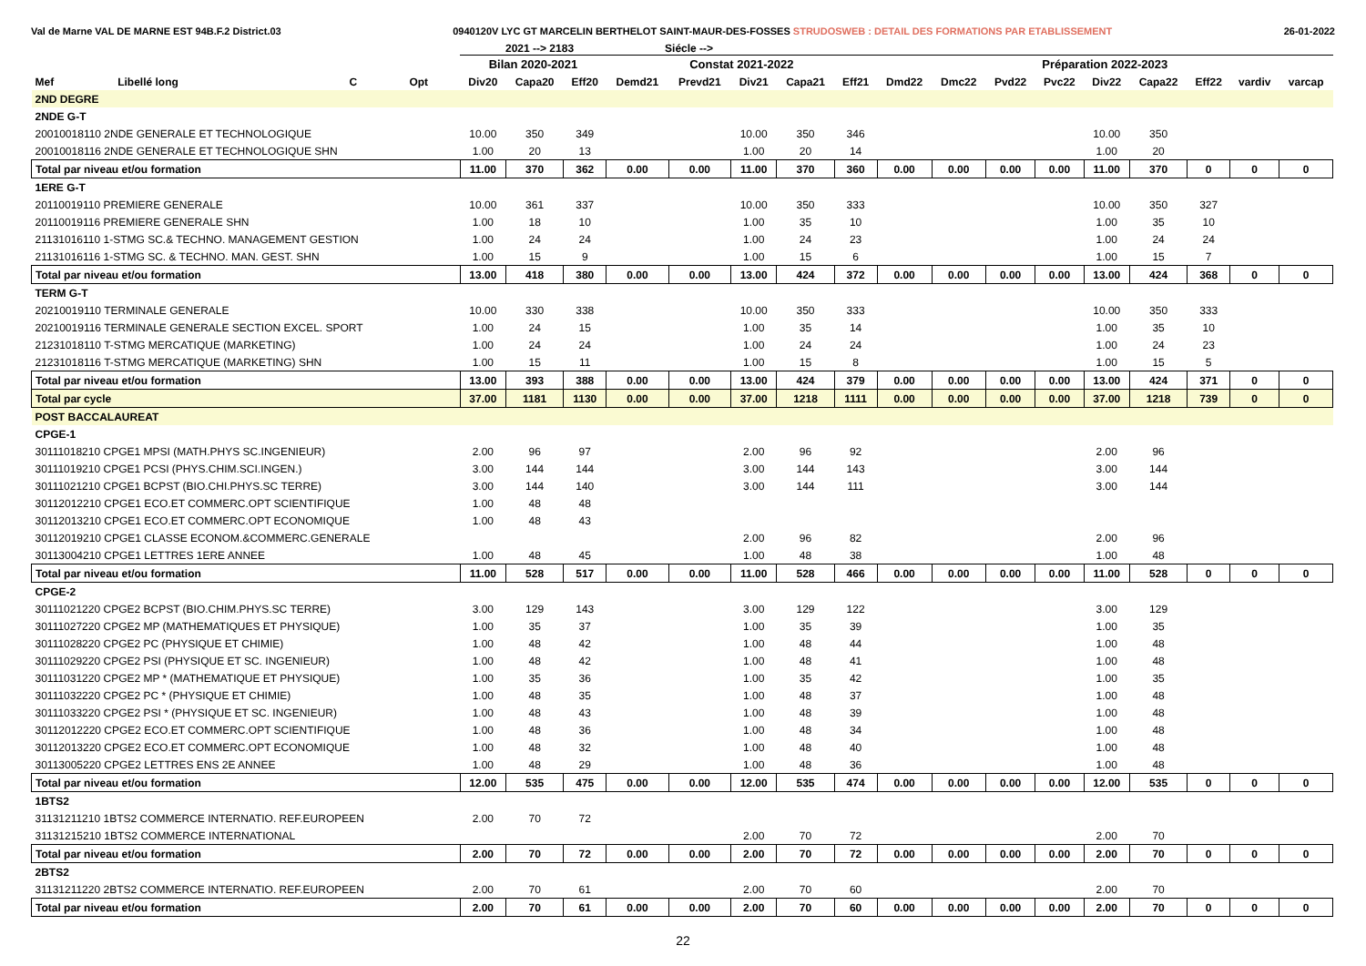Val de Marne VAL DE MARNE EST 94B.F.2 District.03 0940120V LYC GT MARCELIN BERTHELOT SAINT-MAUR-DES-FOSSES STRUDOSWEB : DETAIL DES FORMATIONS PAR ETABLISSEMENT 26-01-2022
2021 --> 2183 Siécle -->
| | | | | Bilan 2020-2021 | | | Constat 2021-2022 | | | | | Préparation 2022-2023 | | | | | | | | |
| --- | --- | --- | --- | --- | --- | --- | --- | --- | --- | --- | --- | --- | --- | --- | --- | --- | --- | --- | --- | --- |
| Mef | Libellé long | C | Opt | Div20 | Capa20 | Eff20 | Demd21 | Prevd21 | Div21 | Capa21 | Eff21 | Dmd22 | Dmc22 | Pvd22 | Pvc22 | Div22 | Capa22 | Eff22 | vardiv | varcap |
| 2ND DEGRE | | | | | | | | | | | | | | | | | | | | |
| 2NDE G-T | | | | | | | | | | | | | | | | | | | | |
| 20010018110 2NDE GENERALE ET TECHNOLOGIQUE | | | | 10.00 | 350 | 349 | | | 10.00 | 350 | 346 | | | | | 10.00 | 350 | | | |
| 20010018116 2NDE GENERALE ET TECHNOLOGIQUE SHN | | | | 1.00 | 20 | 13 | | | 1.00 | 20 | 14 | | | | | 1.00 | 20 | | | |
| Total par niveau et/ou formation | | | | 11.00 | 370 | 362 | 0.00 | 0.00 | 11.00 | 370 | 360 | 0.00 | 0.00 | 0.00 | 0.00 | 11.00 | 370 | 0 | 0 | 0 |
| 1ERE G-T | | | | | | | | | | | | | | | | | | | | |
| 20110019110 PREMIERE GENERALE | | | | 10.00 | 361 | 337 | | | 10.00 | 350 | 333 | | | | | 10.00 | 350 | 327 | | |
| 20110019116 PREMIERE GENERALE SHN | | | | 1.00 | 18 | 10 | | | 1.00 | 35 | 10 | | | | | 1.00 | 35 | 10 | | |
| 21131016110 1-STMG SC.& TECHNO. MANAGEMENT GESTION | | | | 1.00 | 24 | 24 | | | 1.00 | 24 | 23 | | | | | 1.00 | 24 | 24 | | |
| 21131016116 1-STMG SC. & TECHNO. MAN. GEST. SHN | | | | 1.00 | 15 | 9 | | | 1.00 | 15 | 6 | | | | | 1.00 | 15 | 7 | | |
| Total par niveau et/ou formation | | | | 13.00 | 418 | 380 | 0.00 | 0.00 | 13.00 | 424 | 372 | 0.00 | 0.00 | 0.00 | 0.00 | 13.00 | 424 | 368 | 0 | 0 |
| TERM G-T | | | | | | | | | | | | | | | | | | | | |
| 20210019110 TERMINALE GENERALE | | | | 10.00 | 330 | 338 | | | 10.00 | 350 | 333 | | | | | 10.00 | 350 | 333 | | |
| 20210019116 TERMINALE GENERALE SECTION EXCEL. SPORT | | | | 1.00 | 24 | 15 | | | 1.00 | 35 | 14 | | | | | 1.00 | 35 | 10 | | |
| 21231018110 T-STMG MERCATIQUE (MARKETING) | | | | 1.00 | 24 | 24 | | | 1.00 | 24 | 24 | | | | | 1.00 | 24 | 23 | | |
| 21231018116 T-STMG MERCATIQUE (MARKETING) SHN | | | | 1.00 | 15 | 11 | | | 1.00 | 15 | 8 | | | | | 1.00 | 15 | 5 | | |
| Total par niveau et/ou formation | | | | 13.00 | 393 | 388 | 0.00 | 0.00 | 13.00 | 424 | 379 | 0.00 | 0.00 | 0.00 | 0.00 | 13.00 | 424 | 371 | 0 | 0 |
| Total par cycle | | | | 37.00 | 1181 | 1130 | 0.00 | 0.00 | 37.00 | 1218 | 1111 | 0.00 | 0.00 | 0.00 | 0.00 | 37.00 | 1218 | 739 | 0 | 0 |
| POST BACCALAUREAT | | | | | | | | | | | | | | | | | | | | |
| CPGE-1 | | | | | | | | | | | | | | | | | | | | |
| 30111018210 CPGE1 MPSI (MATH.PHYS SC.INGENIEUR) | | | | 2.00 | 96 | 97 | | | 2.00 | 96 | 92 | | | | | 2.00 | 96 | | | |
| 30111019210 CPGE1 PCSI (PHYS.CHIM.SCI.INGEN.) | | | | 3.00 | 144 | 144 | | | 3.00 | 144 | 143 | | | | | 3.00 | 144 | | | |
| 30111021210 CPGE1 BCPST (BIO.CHI.PHYS.SC TERRE) | | | | 3.00 | 144 | 140 | | | 3.00 | 144 | 111 | | | | | 3.00 | 144 | | | |
| 30112012210 CPGE1 ECO.ET COMMERC.OPT SCIENTIFIQUE | | | | 1.00 | 48 | 48 | | | | | | | | | | | | | | |
| 30112013210 CPGE1 ECO.ET COMMERC.OPT ECONOMIQUE | | | | 1.00 | 48 | 43 | | | | | | | | | | | | | | |
| 30112019210 CPGE1 CLASSE ECONOM.&COMMERC.GENERALE | | | | | | | | | 2.00 | 96 | 82 | | | | | 2.00 | 96 | | | |
| 30113004210 CPGE1 LETTRES 1ERE ANNEE | | | | 1.00 | 48 | 45 | | | 1.00 | 48 | 38 | | | | | 1.00 | 48 | | | |
| Total par niveau et/ou formation | | | | 11.00 | 528 | 517 | 0.00 | 0.00 | 11.00 | 528 | 466 | 0.00 | 0.00 | 0.00 | 0.00 | 11.00 | 528 | 0 | 0 | 0 |
| CPGE-2 | | | | | | | | | | | | | | | | | | | | |
| 30111021220 CPGE2 BCPST (BIO.CHIM.PHYS.SC TERRE) | | | | 3.00 | 129 | 143 | | | 3.00 | 129 | 122 | | | | | 3.00 | 129 | | | |
| 30111027220 CPGE2 MP (MATHEMATIQUES ET PHYSIQUE) | | | | 1.00 | 35 | 37 | | | 1.00 | 35 | 39 | | | | | 1.00 | 35 | | | |
| 30111028220 CPGE2 PC (PHYSIQUE ET CHIMIE) | | | | 1.00 | 48 | 42 | | | 1.00 | 48 | 44 | | | | | 1.00 | 48 | | | |
| 30111029220 CPGE2 PSI (PHYSIQUE ET SC. INGENIEUR) | | | | 1.00 | 48 | 42 | | | 1.00 | 48 | 41 | | | | | 1.00 | 48 | | | |
| 30111031220 CPGE2 MP * (MATHEMATIQUE ET PHYSIQUE) | | | | 1.00 | 35 | 36 | | | 1.00 | 35 | 42 | | | | | 1.00 | 35 | | | |
| 30111032220 CPGE2 PC * (PHYSIQUE ET CHIMIE) | | | | 1.00 | 48 | 35 | | | 1.00 | 48 | 37 | | | | | 1.00 | 48 | | | |
| 30111033220 CPGE2 PSI * (PHYSIQUE ET SC. INGENIEUR) | | | | 1.00 | 48 | 43 | | | 1.00 | 48 | 39 | | | | | 1.00 | 48 | | | |
| 30112012220 CPGE2 ECO.ET COMMERC.OPT SCIENTIFIQUE | | | | 1.00 | 48 | 36 | | | 1.00 | 48 | 34 | | | | | 1.00 | 48 | | | |
| 30112013220 CPGE2 ECO.ET COMMERC.OPT ECONOMIQUE | | | | 1.00 | 48 | 32 | | | 1.00 | 48 | 40 | | | | | 1.00 | 48 | | | |
| 30113005220 CPGE2 LETTRES ENS 2E ANNEE | | | | 1.00 | 48 | 29 | | | 1.00 | 48 | 36 | | | | | 1.00 | 48 | | | |
| Total par niveau et/ou formation | | | | 12.00 | 535 | 475 | 0.00 | 0.00 | 12.00 | 535 | 474 | 0.00 | 0.00 | 0.00 | 0.00 | 12.00 | 535 | 0 | 0 | 0 |
| 1BTS2 | | | | | | | | | | | | | | | | | | | | |
| 31131211210 1BTS2 COMMERCE INTERNATIO. REF.EUROPEEN | | | | 2.00 | 70 | 72 | | | | | | | | | | | | | | |
| 31131215210 1BTS2 COMMERCE INTERNATIONAL | | | | | | | | | 2.00 | 70 | 72 | | | | | 2.00 | 70 | | | |
| Total par niveau et/ou formation | | | | 2.00 | 70 | 72 | 0.00 | 0.00 | 2.00 | 70 | 72 | 0.00 | 0.00 | 0.00 | 0.00 | 2.00 | 70 | 0 | 0 | 0 |
| 2BTS2 | | | | | | | | | | | | | | | | | | | | |
| 31131211220 2BTS2 COMMERCE INTERNATIO. REF.EUROPEEN | | | | 2.00 | 70 | 61 | | | 2.00 | 70 | 60 | | | | | 2.00 | 70 | | | |
| Total par niveau et/ou formation | | | | 2.00 | 70 | 61 | 0.00 | 0.00 | 2.00 | 70 | 60 | 0.00 | 0.00 | 0.00 | 0.00 | 2.00 | 70 | 0 | 0 | 0 |
22